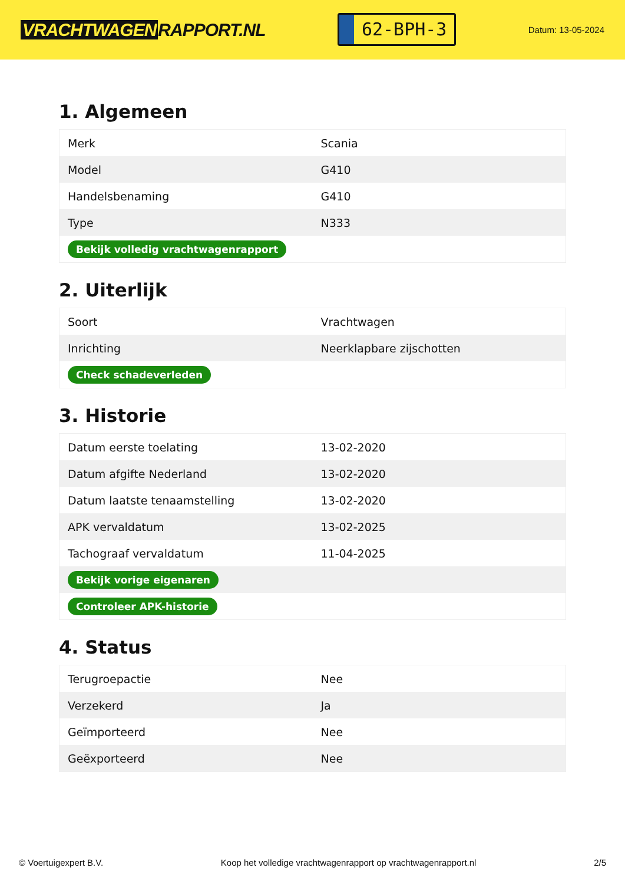VRACHTWAGEN RAPPORT.NL
62-BPH-3
Datum: 13-05-2024
1. Algemeen
| Merk | Scania |
| Model | G410 |
| Handelsbenaming | G410 |
| Type | N333 |
| Bekijk volledig vrachtwagenrapport | |
2. Uiterlijk
| Soort | Vrachtwagen |
| Inrichting | Neerklapbare zijschotten |
| Check schadeverleden | |
3. Historie
| Datum eerste toelating | 13-02-2020 |
| Datum afgifte Nederland | 13-02-2020 |
| Datum laatste tenaamstelling | 13-02-2020 |
| APK vervaldatum | 13-02-2025 |
| Tachograaf vervaldatum | 11-04-2025 |
| Bekijk vorige eigenaren | |
| Controleer APK-historie | |
4. Status
| Terugroepactie | Nee |
| Verzekerd | Ja |
| Geïmporteerd | Nee |
| Geëxporteerd | Nee |
© Voertuigexpert B.V. Koop het volledige vrachtwagenrapport op vrachtwagenrapport.nl 2/5